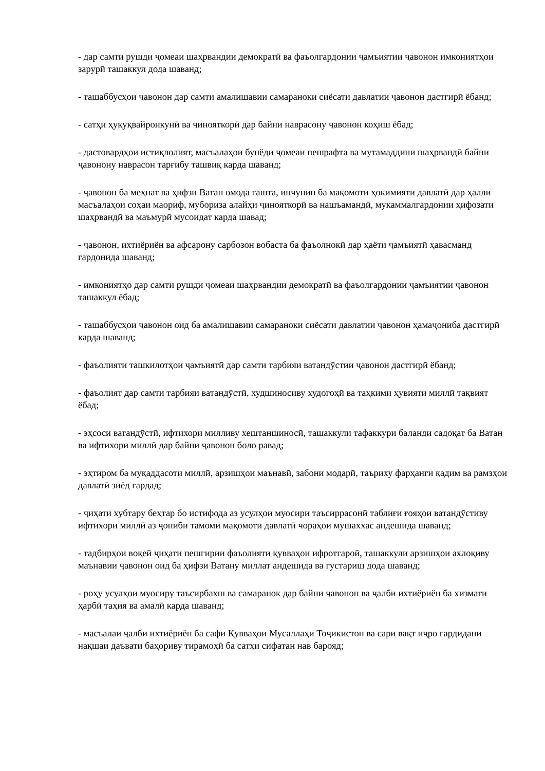- дар самти рушди ҷомеаи шаҳрвандии демократӣ ва фаъолгардонии ҷамъиятии ҷавонон имкониятҳои зарурӣ ташаккул дода шаванд;
- ташаббусҳои ҷавонон дар самти амалишавии самараноки сиёсати давлатии ҷавонон дастгирӣ ёбанд;
- сатҳи ҳуқуқвайронкунӣ ва ҷинояткорӣ дар байни наврасону ҷавонон коҳиш ёбад;
- дастовардҳои истиқлолият, масъалаҳои бунёди ҷомеаи пешрафта ва мутамаддини шаҳрвандӣ байни ҷавонону наврасон тарғибу ташвиқ карда шаванд;
- ҷавонон ба меҳнат ва ҳифзи Ватан омода гашта, инчунин ба мақомоти ҳокимияти давлатӣ дар ҳалли масъалаҳои соҳаи маориф, мубориза алайҳи ҷинояткорӣ ва нашъамандӣ, мукаммалгардонии ҳифозати шаҳрвандӣ ва маъмурӣ мусоидат карда шавад;
- ҷавонон, ихтиёриён ва афсарону сарбозон вобаста ба фаъолнокӣ дар ҳаёти ҷамъиятӣ ҳавасманд гардонида шаванд;
- имкониятҳо дар самти рушди ҷомеаи шаҳрвандии демократӣ ва фаъолгардонии ҷамъиятии ҷавонон ташаккул ёбад;
- ташаббусҳои ҷавонон оид ба амалишавии самараноки сиёсати давлатии ҷавонон ҳамаҷониба дастгирӣ карда шаванд;
- фаъолияти ташкилотҳои ҷамъиятӣ дар самти тарбияи ватандӯстии ҷавонон дастгирӣ ёбанд;
- фаъолият дар самти тарбияи ватандӯстӣ, худшиносиву худогоҳӣ ва таҳкими ҳувияти миллӣ тақвият ёбад;
- эҳсоси ватандӯстӣ, ифтихори милливу хештаншиносӣ, ташаккули тафаккури баланди садоқат ба Ватан ва ифтихори миллӣ дар байни ҷавонон боло равад;
- эҳтиром ба муқаддасоти миллӣ, арзишҳои маънавӣ, забони модарӣ, таъриху фарҳанги қадим ва рамзҳои давлатӣ зиёд гардад;
- ҷиҳати хубтару беҳтар бо истифода аз усулҳои муосири таъсиррасонӣ таблиғи ғояҳои ватандӯстиву ифтихори миллӣ аз ҷониби тамоми мақомоти давлатӣ чораҳои мушаххас андешида шаванд;
- тадбирҳои воқеӣ ҷиҳати пешгирии фаъолияти қувваҳои ифротгароӣ, ташаккули арзишҳои ахлоқиву маънавии ҷавонон оид ба ҳифзи Ватану миллат андешида ва густариш дода шаванд;
- роҳу усулҳои муосиру таъсирбахш ва самаранок дар байни ҷавонон ва ҷалби ихтиёриён ба хизмати ҳарбӣ таҳия ва амалӣ карда шаванд;
- масъалаи ҷалби ихтиёриён ба сафи Қувваҳои Мусаллаҳи Тоҷикистон ва сари вақт иҷро гардидани нақшаи даъвати баҳориву тирамоҳӣ ба сатҳи сифатан нав барояд;